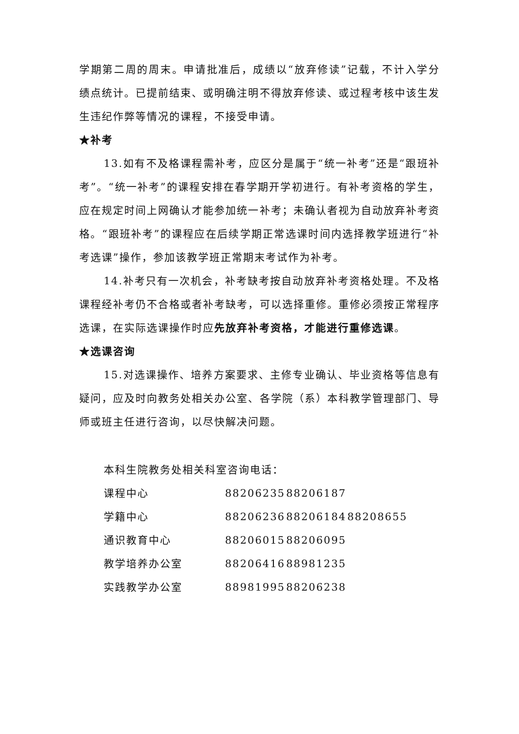学期第二周的周末。申请批准后，成绩以“放弃修读”记载，不计入学分绩点统计。已提前结束、或明确注明不得放弃修读、或过程考核中该生发生违纪作弊等情况的课程，不接受申请。
★补考
13.如有不及格课程需补考，应区分是属于“统一补考”还是“跟班补考”。“统一补考”的课程安排在春学期开学初进行。有补考资格的学生，应在规定时间上网确认才能参加统一补考；未确认者视为自动放弃补考资格。“跟班补考”的课程应在后续学期正常选课时间内选择教学班进行“补考选课”操作，参加该教学班正常期末考试作为补考。
14.补考只有一次机会，补考缺考按自动放弃补考资格处理。不及格课程经补考仍不合格或者补考缺考，可以选择重修。重修必须按正常程序选课，在实际选课操作时应先放弃补考资格，才能进行重修选课。
★选课咨询
15.对选课操作、培养方案要求、主修专业确认、毕业资格等信息有疑问，应及时向教务处相关办公室、各学院（系）本科教学管理部门、导师或班主任进行咨询，以尽快解决问题。
本科生院教务处相关科室咨询电话：
| 课程中心 | 88206235 | 88206187 | |
| 学籍中心 | 88206236 | 88206184 | 88208655 |
| 通识教育中心 | 88206015 | 88206095 | |
| 教学培养办公室 | 88206416 | 88981235 | |
| 实践教学办公室 | 88981995 | 88206238 | |